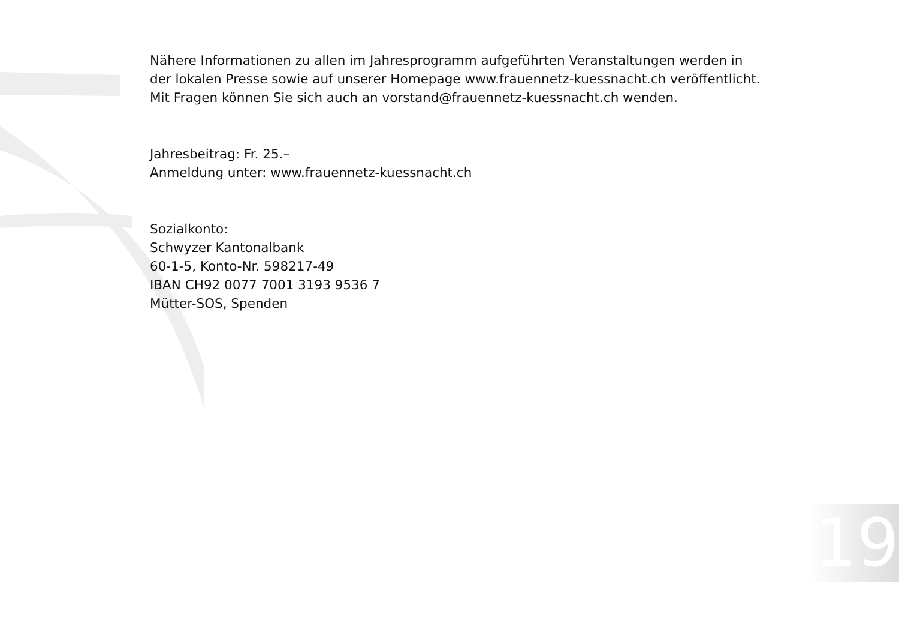Nähere Informationen zu allen im Jahresprogramm aufgeführten Veranstaltungen werden in
der lokalen Presse sowie auf unserer Homepage www.frauennetz-kuessnacht.ch veröffentlicht.
Mit Fragen können Sie sich auch an vorstand@frauennetz-kuessnacht.ch wenden.
Jahresbeitrag: Fr. 25.–
Anmeldung unter: www.frauennetz-kuessnacht.ch
Sozialkonto:
Schwyzer Kantonalbank
60-1-5, Konto-Nr. 598217-49
IBAN CH92 0077 7001 3193 9536 7
Mütter-SOS, Spenden
19